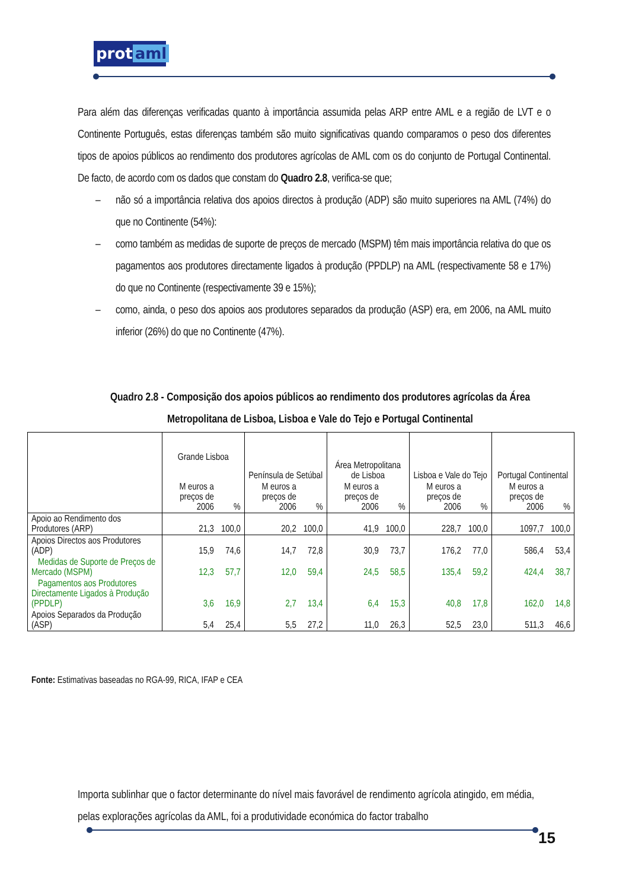prot aml
Para além das diferenças verificadas quanto à importância assumida pelas ARP entre AML e a região de LVT e o Continente Português, estas diferenças também são muito significativas quando comparamos o peso dos diferentes tipos de apoios públicos ao rendimento dos produtores agrícolas de AML com os do conjunto de Portugal Continental. De facto, de acordo com os dados que constam do Quadro 2.8, verifica-se que;
– não só a importância relativa dos apoios directos à produção (ADP) são muito superiores na AML (74%) do que no Continente (54%):
– como também as medidas de suporte de preços de mercado (MSPM) têm mais importância relativa do que os pagamentos aos produtores directamente ligados à produção (PPDLP) na AML (respectivamente 58 e 17%) do que no Continente (respectivamente 39 e 15%);
– como, ainda, o peso dos apoios aos produtores separados da produção (ASP) era, em 2006, na AML muito inferior (26%) do que no Continente (47%).
Quadro 2.8 - Composição dos apoios públicos ao rendimento dos produtores agrícolas da Área Metropolitana de Lisboa, Lisboa e Vale do Tejo e Portugal Continental
| | Grande Lisboa | | Península de Setúbal | | Área Metropolitana de Lisboa | | Lisboa e Vale do Tejo | | Portugal Continental | |
| | M euros a preços de 2006 | % | M euros a preços de 2006 | % | M euros a preços de 2006 | % | M euros a preços de 2006 | % | M euros a preços de 2006 | % |
| Apoio ao Rendimento dos Produtores (ARP) | 21,3 | 100,0 | 20,2 | 100,0 | 41,9 | 100,0 | 228,7 | 100,0 | 1097,7 | 100,0 |
| Apoios Directos aos Produtores (ADP) | 15,9 | 74,6 | 14,7 | 72,8 | 30,9 | 73,7 | 176,2 | 77,0 | 586,4 | 53,4 |
| Medidas de Suporte de Preços de Mercado (MSPM) | 12,3 | 57,7 | 12,0 | 59,4 | 24,5 | 58,5 | 135,4 | 59,2 | 424,4 | 38,7 |
| Pagamentos aos Produtores Directamente Ligados à Produção (PPDLP) | 3,6 | 16,9 | 2,7 | 13,4 | 6,4 | 15,3 | 40,8 | 17,8 | 162,0 | 14,8 |
| Apoios Separados da Produção (ASP) | 5,4 | 25,4 | 5,5 | 27,2 | 11,0 | 26,3 | 52,5 | 23,0 | 511,3 | 46,6 |
Fonte: Estimativas baseadas no RGA-99, RICA, IFAP e CEA
Importa sublinhar que o factor determinante do nível mais favorável de rendimento agrícola atingido, em média, pelas explorações agrícolas da AML, foi a produtividade económica do factor trabalho
15